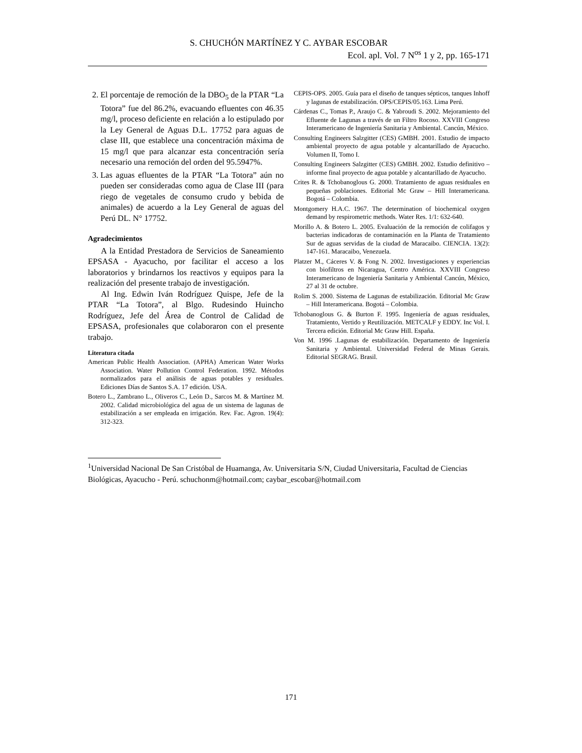S. CHUCHÓN MARTÍNEZ Y C. AYBAR ESCOBAR
Ecol. apl. Vol. 7 N<sup>os</sup> 1 y 2, pp. 165-171
2. El porcentaje de remoción de la DBO<sub>5</sub> de la PTAR “La Totora” fue del 86.2%, evacuando efluentes con 46.35 mg/l, proceso deficiente en relación a lo estipulado por la Ley General de Aguas D.L. 17752 para aguas de clase III, que establece una concentración máxima de 15 mg/l que para alcanzar esta concentración sería necesario una remoción del orden del 95.5947%.
3. Las aguas efluentes de la PTAR “La Totora” aún no pueden ser consideradas como agua de Clase III (para riego de vegetales de consumo crudo y bebida de animales) de acuerdo a la Ley General de aguas del Perú DL. N° 17752.
Agradecimientos
A la Entidad Prestadora de Servicios de Saneamiento EPSASA - Ayacucho, por facilitar el acceso a los laboratorios y brindarnos los reactivos y equipos para la realización del presente trabajo de investigación.
Al Ing. Edwin Iván Rodríguez Quispe, Jefe de la PTAR “La Totora”, al Blgo. Rudesindo Huincho Rodríguez, Jefe del Área de Control de Calidad de EPSASA, profesionales que colaboraron con el presente trabajo.
Literatura citada
American Public Health Association. (APHA) American Water Works Association. Water Pollution Control Federation. 1992. Métodos normalizados para el análisis de aguas potables y residuales. Ediciones Días de Santos S.A. 17 edición. USA.
Botero L., Zambrano L., Oliveros C., León D., Sarcos M. & Martínez M. 2002. Calidad microbiológica del agua de un sistema de lagunas de estabilización a ser empleada en irrigación. Rev. Fac. Agron. 19(4): 312-323.
CEPIS-OPS. 2005. Guía para el diseño de tanques sépticos, tanques Inhoff y lagunas de estabilización. OPS/CEPIS/05.163. Lima Perú.
Cárdenas C., Tomas P., Araujo C. & Yabroudi S. 2002. Mejoramiento del Efluente de Lagunas a través de un Filtro Rocoso. XXVIII Congreso Interamericano de Ingeniería Sanitaria y Ambiental. Cancún, México.
Consulting Engineers Salzgitter (CES) GMBH. 2001. Estudio de impacto ambiental proyecto de agua potable y alcantarillado de Ayacucho. Volumen II, Tomo I.
Consulting Engineers Salzgitter (CES) GMBH. 2002. Estudio definitivo – informe final proyecto de agua potable y alcantarillado de Ayacucho.
Crites R. & Tchobanoglous G. 2000. Tratamiento de aguas residuales en pequeñas poblaciones. Editorial Mc Graw – Hill Interamericana. Bogotá – Colombia.
Montgomery H.A.C. 1967. The determination of biochemical oxygen demand by respirometric methods. Water Res. 1/1: 632-640.
Morillo A. & Botero L. 2005. Evaluación de la remoción de colifagos y bacterias indicadoras de contaminación en la Planta de Tratamiento Sur de aguas servidas de la ciudad de Maracaibo. CIENCIA. 13(2): 147-161. Maracaibo, Venezuela.
Platzer M., Cáceres V. & Fong N. 2002. Investigaciones y experiencias con biofiltros en Nicaragua, Centro América. XXVIII Congreso Interamericano de Ingeniería Sanitaria y Ambiental Cancún, México, 27 al 31 de octubre.
Rolim S. 2000. Sistema de Lagunas de estabilización. Editorial Mc Graw – Hill Interamericana. Bogotá – Colombia.
Tchobanoglous G. & Burton F. 1995. Ingeniería de aguas residuales, Tratamiento, Vertido y Reutilización. METCALF y EDDY. Inc Vol. I. Tercera edición. Editorial Mc Graw Hill. España.
Von M. 1996 .Lagunas de estabilización. Departamento de Ingeniería Sanitaria y Ambiental. Universidad Federal de Minas Gerais. Editorial SEGRAG. Brasil.
<sup>1</sup> Universidad Nacional De San Cristóbal de Huamanga, Av. Universitaria S/N, Ciudad Universitaria, Facultad de Ciencias Biológicas, Ayacucho - Perú. schuchonm@hotmail.com; caybar_escobar@hotmail.com
171